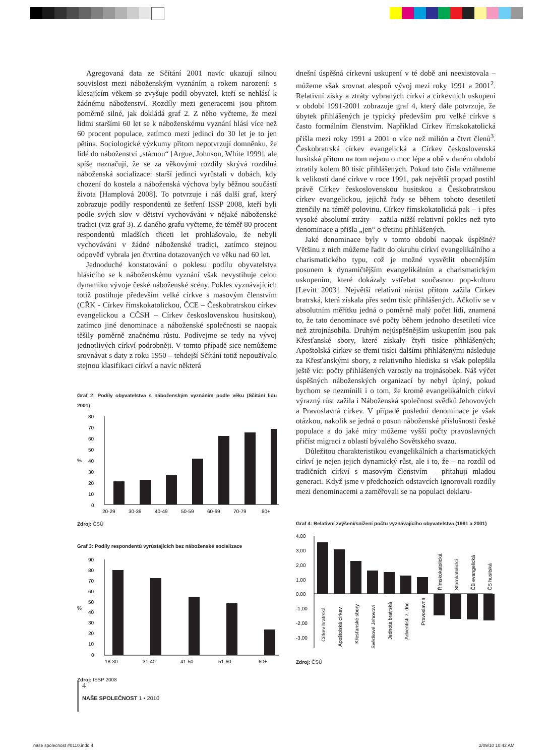Agregovaná data ze Sčítání 2001 navíc ukazují silnou souvislost mezi náboženským vyznáním a rokem narození: s klesajícím věkem se zvyšuje podíl obyvatel, kteří se nehlásí k žádnému náboženství. Rozdíly mezi generacemi jsou přitom poměrně silné, jak dokládá graf 2. Z něho vyčteme, že mezi lidmi staršími 60 let se k náboženskému vyznání hlásí více než 60 procent populace, zatímco mezi jedinci do 30 let je to jen pětina. Sociologické výzkumy přitom nepotvrzují domněnku, že lidé do náboženství „stárnou“ [Argue, Johnson, White 1999], ale spíše naznačují, že se za věkovými rozdíly skrývá rozdílná náboženská socializace: starší jedinci vyrůstali v dobách, kdy chození do kostela a náboženská výchova byly běžnou součástí života [Hamplová 2008]. To potvrzuje i náš další graf, který zobrazuje podíly respondentů ze šetření ISSP 2008, kteří byli podle svých slov v dětství vychováváni v nějaké náboženské tradici (viz graf 3). Z daného grafu vyčteme, že téměř 80 procent respondentů mladších třiceti let prohlašovalo, že nebyli vychováváni v žádné náboženské tradici, zatímco stejnou odpověď vybrala jen čtvrtina dotazovaných ve věku nad 60 let.
Jednoduché konstatování o poklesu podílu obyvatelstva hlásícího se k náboženskému vyznání však nevystihuje celou dynamiku vývoje české náboženské scény. Pokles vyznávajících totiž postihuje především velké církve s masovým členstvím (CŘK - Církev římskokatolickou, ČCE – Českobratrskou církev evangelickou a CČSH – Církev československou husitskou), zatímco jiné denominace a náboženské společnosti se naopak těšily poměrně značnému růstu. Podívejme se tedy na vývoj jednotlivých církví podrobněji. V tomto případě sice nemůžeme srovnávat s daty z roku 1950 – tehdejší Sčítání totiž nepoužívalo stejnou klasifikaci církví a navíc některá
Graf 2: Podíly obyvatelstva s náboženským vyznáním podle věku (Sčítání lidu 2001)
%
80
70
60
50
40
30
20
10
0
20-29
30-39
40-49
50-59
60-69
70-79
80+
Zdroj: ČSÚ
Graf 3: Podíly respondentů vyrůstajících bez náboženské socializace
%
90
80
70
60
50
40
30
20
10
0
18-30
31-40
41-50
51-60
60+
Zdroj: ISSP 2008
dnešní úspěšná církevní uskupení v té době ani neexistovala – můžeme však srovnat alespoň vývoj mezi roky 1991 a 2001<sup>2</sup>. Relativní zisky a ztráty vybraných církví a církevních uskupení v období 1991-2001 zobrazuje graf 4, který dále potvrzuje, že úbytek přihlášených je typický především pro velké církve s často formálním členstvím. Například Církev římskokatolická přišla mezi roky 1991 a 2001 o více než milión a čtvrt členů<sup>3</sup>. Českobratrská církev evangelická a Církev československá husitská přitom na tom nejsou o moc lépe a obě v daném období ztratily kolem 80 tisíc přihlášených. Pokud tato čísla vztáhneme k velikosti dané církve v roce 1991, pak největší propad postihl právě Církev československou husitskou a Českobratrskou církev evangelickou, jejichž řady se během tohoto desetiletí ztenčily na téměř polovinu. Církev římskokatolická pak – i přes vysoké absolutní ztráty – zažila nižší relativní pokles než tyto denominace a přišla „jen“ o třetinu přihlášených.
Jaké denominace byly v tomto období naopak úspěšné? Většinu z nich můžeme řadit do okruhu církví evangelikálního a charismatického typu, což je možné vysvětlit obecnějším posunem k dynamičtějším evangelikálním a charismatickým uskupením, které dokázaly vstřebat současnou pop-kulturu [Levitt 2003]. Největší relativní nárůst přitom zažila Církev bratrská, která získala přes sedm tisíc přihlášených. Ačkoliv se v absolutním měřítku jedná o poměrně malý počet lidí, znamená to, že tato denominace své počty během jednoho desetiletí více než ztrojnásobila. Druhým nejúspěšnějším uskupením jsou pak Křesťanské sbory, které získaly čtyři tisíce přihlášených; Apoštolská církev se třemi tisíci dalšími přihlášenými následuje za Křesťanskými sbory, z relativního hlediska si však polepšila ještě víc: počty přihlášených vzrostly na trojnásobek. Náš výčet úspěšných náboženských organizací by nebyl úplný, pokud bychom se nezmínili i o tom, že kromě evangelikálních církví výrazný růst zažila i Náboženská společnost svědků Jehovových a Pravoslavná církev. V případě poslední denominace je však otázkou, nakolik se jedná o posun náboženské příslušnosti české populace a do jaké míry můžeme vyšší počty pravoslavných přičíst migraci z oblastí bývalého Sovětského svazu.
Důležitou charakteristikou evangelikálních a charismatických církví je nejen jejich dynamický růst, ale i to, že – na rozdíl od tradičních církví s masovým členstvím – přitahují mladou generaci. Když jsme v předchozích odstavcích ignorovali rozdíly mezi denominacemi a zaměřovali se na populaci deklaru-
Graf 4: Relativní zvýšení/snížení počtu vyznávajícího obyvatelstva (1991 a 2001)
4,00
3,00
2,00
1,00
0,00
-1,00
-2,00
-3,00
Církev bratrská
Apoštolská církev
Křesťanské sbory
Svědkové Jehovovi
Jednota bratrská
Adventisti 7. dne
Pravoslavná
Římskokatolická
Starokatolická
ČB evangelická
ČS husitská
Zdroj: ČSÚ
4
NAŠE SPOLEČNOST 1 • 2010
nase spolecnost #0110.indd 4 2/09/10 10:42 AM